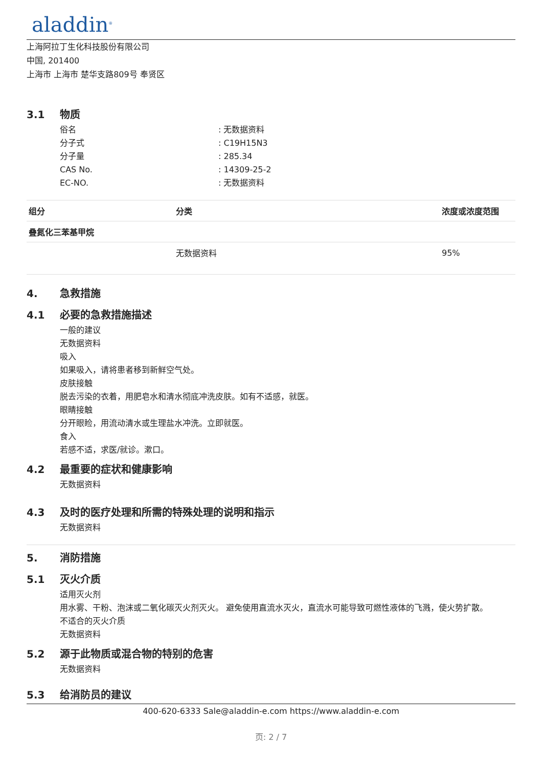aladdin<sup>®</sup>
上海阿拉丁生化科技股份有限公司
中国, 201400
上海市 上海市 楚华支路809号 奉贤区
3.1 物质
俗名: 无数据资料
分子式: C19H15N3
分子量: 285.34
CAS No.: 14309-25-2
EC-NO.: 无数据资料
| 组分 | 分类 | 浓度或浓度范围 |
| --- | --- | --- |
| 叠氮化三苯基甲烷 | | |
| | 无数据资料 | 95% |
4. 急救措施
4.1 必要的急救措施描述
一般的建议
无数据资料
吸入
如果吸入，请将患者移到新鲜空气处。
皮肤接触
脱去污染的衣着，用肥皂水和清水彻底冲洗皮肤。如有不适感，就医。
眼睛接触
分开眼睑，用流动清水或生理盐水冲洗。立即就医。
食入
若感不适，求医/就诊。漱口。
4.2 最重要的症状和健康影响
无数据资料
4.3 及时的医疗处理和所需的特殊处理的说明和指示
无数据资料
5. 消防措施
5.1 灭火介质
适用灭火剂
用水雾、干粉、泡沫或二氧化碳灭火剂灭火。 避免使用直流水灭火，直流水可能导致可燃性液体的飞溅，使火势扩散。
不适合的灭火介质
无数据资料
5.2 源于此物质或混合物的特别的危害
无数据资料
5.3 给消防员的建议
400-620-6333 Sale@aladdin-e.com https://www.aladdin-e.com
页: 2 / 7